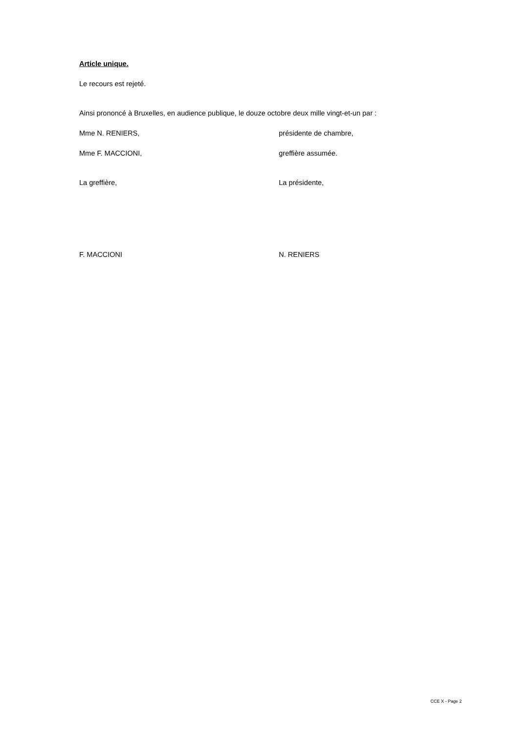Article unique.
Le recours est rejeté.
Ainsi prononcé à Bruxelles, en audience publique, le douze octobre deux mille vingt-et-un par :
Mme N. RENIERS, présidente de chambre,
Mme F. MACCIONI, greffière assumée.
La greffière, La présidente,
F. MACCIONI N. RENIERS
CCE X - Page 2